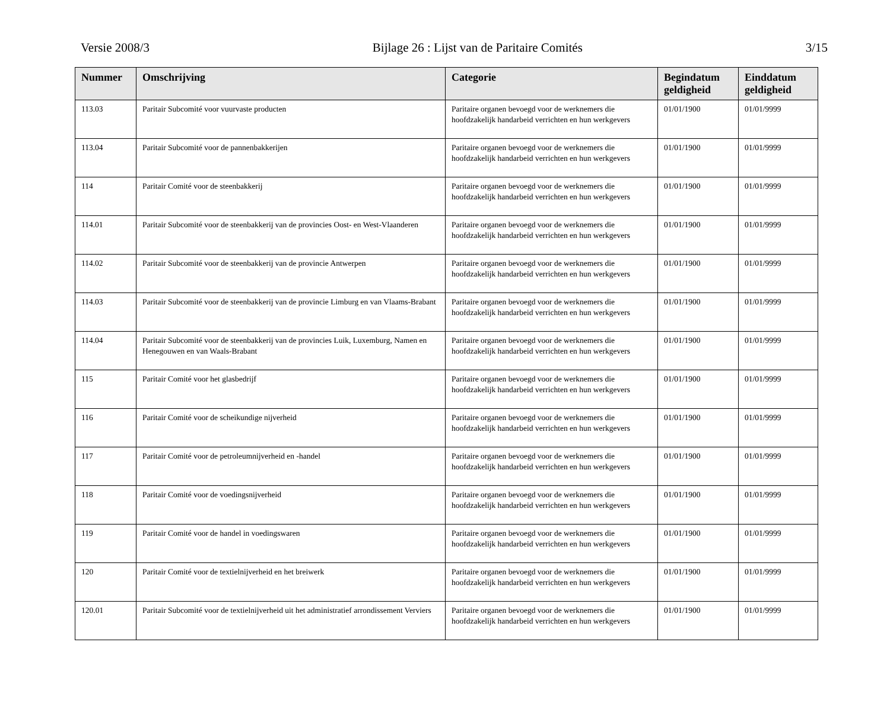Versie 2008/3 Bijlage 26 : Lijst van de Paritaire Comités 3/15
| Nummer | Omschrijving | Categorie | Begindatum geldigheid | Einddatum geldigheid |
| --- | --- | --- | --- | --- |
| 113.03 | Paritair Subcomité voor vuurvaste producten | Paritaire organen bevoegd voor de werknemers die hoofdzakelijk handarbeid verrichten en hun werkgevers | 01/01/1900 | 01/01/9999 |
| 113.04 | Paritair Subcomité voor de pannenbakkerijen | Paritaire organen bevoegd voor de werknemers die hoofdzakelijk handarbeid verrichten en hun werkgevers | 01/01/1900 | 01/01/9999 |
| 114 | Paritair Comité voor de steenbakkerij | Paritaire organen bevoegd voor de werknemers die hoofdzakelijk handarbeid verrichten en hun werkgevers | 01/01/1900 | 01/01/9999 |
| 114.01 | Paritair Subcomité voor de steenbakkerij van de provincies Oost- en West-Vlaanderen | Paritaire organen bevoegd voor de werknemers die hoofdzakelijk handarbeid verrichten en hun werkgevers | 01/01/1900 | 01/01/9999 |
| 114.02 | Paritair Subcomité voor de steenbakkerij van de provincie Antwerpen | Paritaire organen bevoegd voor de werknemers die hoofdzakelijk handarbeid verrichten en hun werkgevers | 01/01/1900 | 01/01/9999 |
| 114.03 | Paritair Subcomité voor de steenbakkerij van de provincie Limburg en van Vlaams-Brabant | Paritaire organen bevoegd voor de werknemers die hoofdzakelijk handarbeid verrichten en hun werkgevers | 01/01/1900 | 01/01/9999 |
| 114.04 | Paritair Subcomité voor de steenbakkerij van de provincies Luik, Luxemburg, Namen en Henegouwen en van Waals-Brabant | Paritaire organen bevoegd voor de werknemers die hoofdzakelijk handarbeid verrichten en hun werkgevers | 01/01/1900 | 01/01/9999 |
| 115 | Paritair Comité voor het glasbedrijf | Paritaire organen bevoegd voor de werknemers die hoofdzakelijk handarbeid verrichten en hun werkgevers | 01/01/1900 | 01/01/9999 |
| 116 | Paritair Comité voor de scheikundige nijverheid | Paritaire organen bevoegd voor de werknemers die hoofdzakelijk handarbeid verrichten en hun werkgevers | 01/01/1900 | 01/01/9999 |
| 117 | Paritair Comité voor de petroleumnijverheid en -handel | Paritaire organen bevoegd voor de werknemers die hoofdzakelijk handarbeid verrichten en hun werkgevers | 01/01/1900 | 01/01/9999 |
| 118 | Paritair Comité voor de voedingsnijverheid | Paritaire organen bevoegd voor de werknemers die hoofdzakelijk handarbeid verrichten en hun werkgevers | 01/01/1900 | 01/01/9999 |
| 119 | Paritair Comité voor de handel in voedingswaren | Paritaire organen bevoegd voor de werknemers die hoofdzakelijk handarbeid verrichten en hun werkgevers | 01/01/1900 | 01/01/9999 |
| 120 | Paritair Comité voor de textielnijverheid en het breiwerk | Paritaire organen bevoegd voor de werknemers die hoofdzakelijk handarbeid verrichten en hun werkgevers | 01/01/1900 | 01/01/9999 |
| 120.01 | Paritair Subcomité voor de textielnijverheid uit het administratief arrondissement Verviers | Paritaire organen bevoegd voor de werknemers die hoofdzakelijk handarbeid verrichten en hun werkgevers | 01/01/1900 | 01/01/9999 |